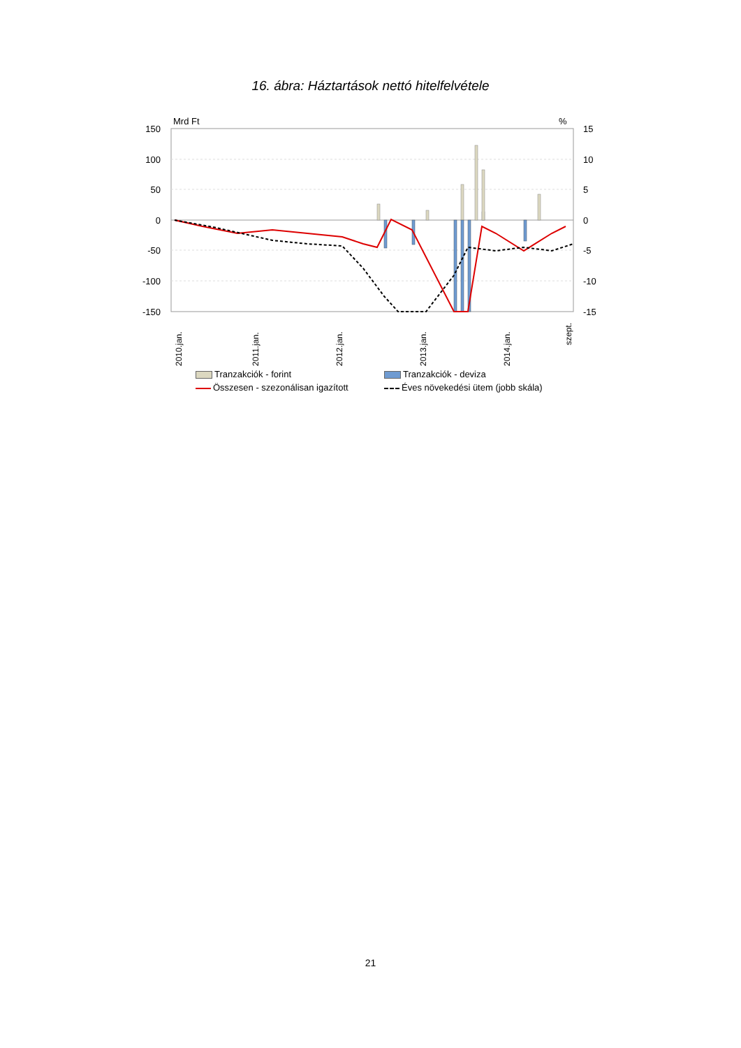16. ábra: Háztartások nettó hitelfelvétele
Mrd Ft
%
150
100
50
0
-50
-100
-150
15
10
5
0
-5
-10
-15
2010.jan.
2011.jan.
2012.jan.
2013.jan.
2014.jan.
szept.
Tranzakciók - forint
Tranzakciók - deviza
Összesen - szezonálisan igazított
Éves növekedési ütem (jobb skála)
21